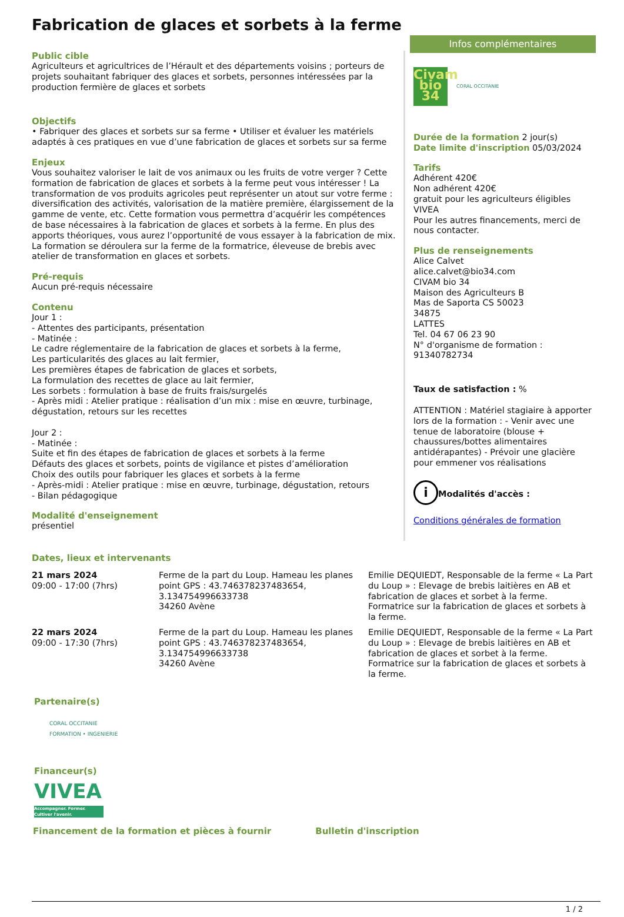Fabrication de glaces et sorbets à la ferme
Public cible
Agriculteurs et agricultrices de l’Hérault et des départements voisins ; porteurs de projets souhaitant fabriquer des glaces et sorbets, personnes intéressées par la production fermière de glaces et sorbets
Objectifs
• Fabriquer des glaces et sorbets sur sa ferme • Utiliser et évaluer les matériels adaptés à ces pratiques en vue d’une fabrication de glaces et sorbets sur sa ferme
Enjeux
Vous souhaitez valoriser le lait de vos animaux ou les fruits de votre verger ? Cette formation de fabrication de glaces et sorbets à la ferme peut vous intéresser ! La transformation de vos produits agricoles peut représenter un atout sur votre ferme : diversification des activités, valorisation de la matière première, élargissement de la gamme de vente, etc. Cette formation vous permettra d’acquérir les compétences de base nécessaires à la fabrication de glaces et sorbets à la ferme. En plus des apports théoriques, vous aurez l’opportunité de vous essayer à la fabrication de mix. La formation se déroulera sur la ferme de la formatrice, éleveuse de brebis avec atelier de transformation en glaces et sorbets.
Pré-requis
Aucun pré-requis nécessaire
Contenu
Jour 1 :
- Attentes des participants, présentation
- Matinée :
Le cadre réglementaire de la fabrication de glaces et sorbets à la ferme,
Les particularités des glaces au lait fermier,
Les premières étapes de fabrication de glaces et sorbets,
La formulation des recettes de glace au lait fermier,
Les sorbets : formulation à base de fruits frais/surgelés
- Après midi : Atelier pratique : réalisation d’un mix : mise en œuvre, turbinage, dégustation, retours sur les recettes
Jour 2 :
- Matinée :
Suite et fin des étapes de fabrication de glaces et sorbets à la ferme
Défauts des glaces et sorbets, points de vigilance et pistes d’amélioration
Choix des outils pour fabriquer les glaces et sorbets à la ferme
- Après-midi : Atelier pratique : mise en œuvre, turbinage, dégustation, retours
- Bilan pédagogique
Modalité d'enseignement
présentiel
Infos complémentaires
Civam
bio 34
CORAL OCCITANIE
Durée de la formation 2 jour(s)
Date limite d'inscription 05/03/2024
Tarifs
Adhérent 420€
Non adhérent 420€
gratuit pour les agriculteurs éligibles VIVEA
Pour les autres financements, merci de nous contacter.
Plus de renseignements
Alice Calvet
alice.calvet@bio34.com
CIVAM bio 34
Maison des Agriculteurs B
Mas de Saporta CS 50023
34875
LATTES
Tel. 04 67 06 23 90
N° d'organisme de formation : 91340782734
Taux de satisfaction : %
ATTENTION : Matériel stagiaire à apporter lors de la formation : - Venir avec une tenue de laboratoire (blouse + chaussures/bottes alimentaires antidérapantes) - Prévoir une glacière pour emmener vos réalisations
i Modalités d'accès :
Conditions générales de formation
Dates, lieux et intervenants
| 21 mars 2024 09:00 - 17:00 (7hrs) | Ferme de la part du Loup. Hameau les planes point GPS : 43.746378237483654, 3.134754996633738 34260 Avène | Emilie DEQUIEDT, Responsable de la ferme « La Part du Loup » : Elevage de brebis laitières en AB et fabrication de glaces et sorbet à la ferme. Formatrice sur la fabrication de glaces et sorbets à la ferme. |
| 22 mars 2024 09:00 - 17:30 (7hrs) | Ferme de la part du Loup. Hameau les planes point GPS : 43.746378237483654, 3.134754996633738 34260 Avène | Emilie DEQUIEDT, Responsable de la ferme « La Part du Loup » : Elevage de brebis laitières en AB et fabrication de glaces et sorbet à la ferme. Formatrice sur la fabrication de glaces et sorbets à la ferme. |
Partenaire(s)
CORAL OCCITANIE
FORMATION • INGENIERIE
Financeur(s)
VIVEA
Accompagner. Former. Cultiver l'avenir.
Financement de la formation et pièces à fournir
Bulletin d'inscription
1 / 2